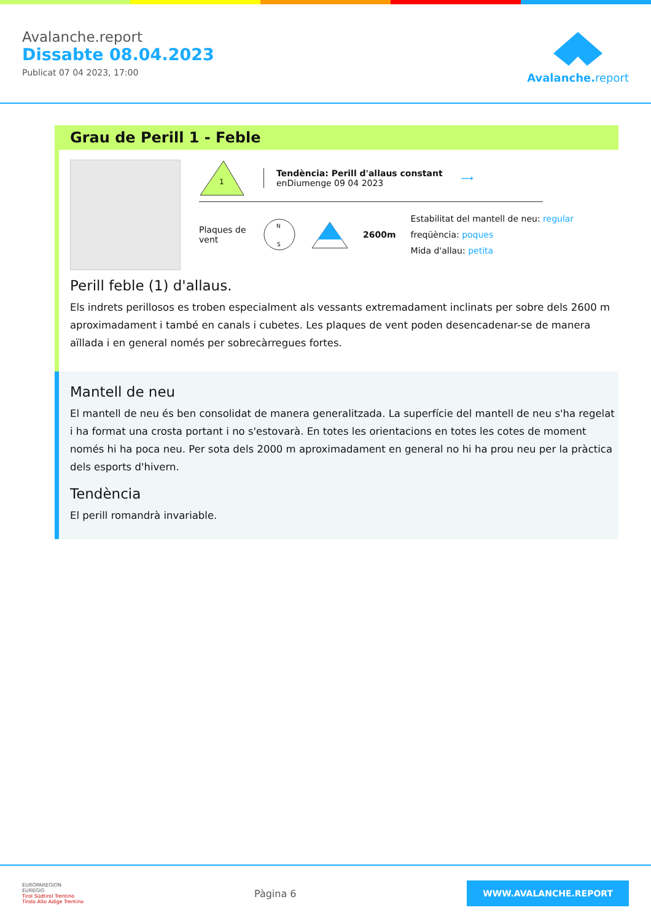Avalanche.report
Dissabte 08.04.2023
Publicat 07 04 2023, 17:00
Avalanche. report
Grau de Perill 1 - Feble
1
Tendència: Perill d'allaus constant
enDiumenge 09 04 2023
⟶
Plaques de vent
N
S
2600m
Estabilitat del mantell de neu: regular
freqüència: poques
Mida d'allau: petita
Perill feble (1) d'allaus.
Els indrets perillosos es troben especialment als vessants extremadament inclinats per sobre dels 2600 m aproximadament i també en canals i cubetes. Les plaques de vent poden desencadenar-se de manera aïllada i en general només per sobrecàrregues fortes.
Mantell de neu
El mantell de neu és ben consolidat de manera generalitzada. La superfície del mantell de neu s'ha regelat i ha format una crosta portant i no s'estovarà. En totes les orientacions en totes les cotes de moment només hi ha poca neu. Per sota dels 2000 m aproximadament en general no hi ha prou neu per la pràctica dels esports d'hivern.
Tendència
El perill romandrà invariable.
EUROPAREGION
EUREGIO
Tirol Südtirol Trentino
Tirolo Alto Adige Trentino
Pàgina 6
WWW.AVALANCHE.REPORT